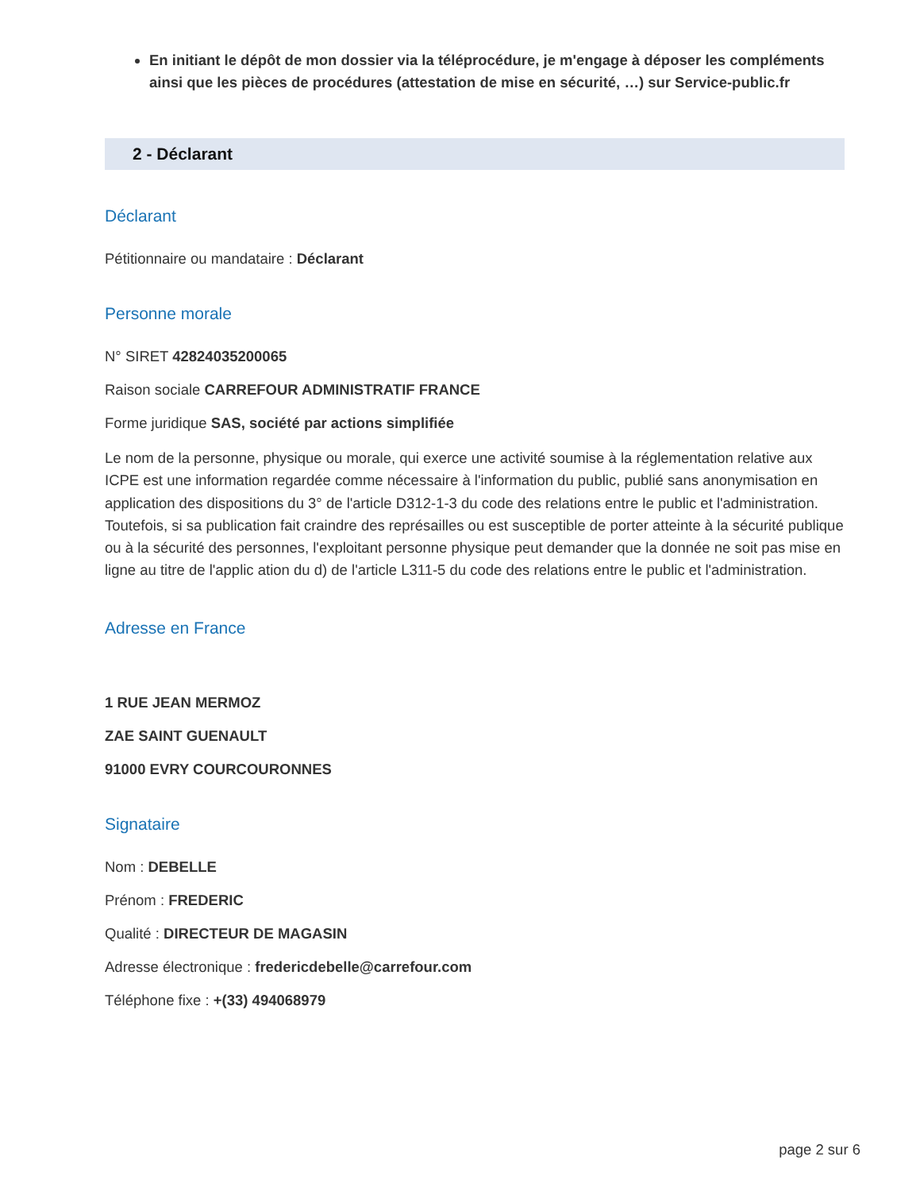En initiant le dépôt de mon dossier via la téléprocédure, je m'engage à déposer les compléments ainsi que les pièces de procédures (attestation de mise en sécurité, …) sur Service-public.fr
2 - Déclarant
Déclarant
Pétitionnaire ou mandataire : Déclarant
Personne morale
N° SIRET 42824035200065
Raison sociale CARREFOUR ADMINISTRATIF FRANCE
Forme juridique SAS, société par actions simplifiée
Le nom de la personne, physique ou morale, qui exerce une activité soumise à la réglementation relative aux ICPE est une information regardée comme nécessaire à l'information du public, publié sans anonymisation en application des dispositions du 3° de l'article D312-1-3 du code des relations entre le public et l'administration.
Toutefois, si sa publication fait craindre des représailles ou est susceptible de porter atteinte à la sécurité publique ou à la sécurité des personnes, l'exploitant personne physique peut demander que la donnée ne soit pas mise en ligne au titre de l'applic ation du d) de l'article L311-5 du code des relations entre le public et l'administration.
Adresse en France
1 RUE JEAN MERMOZ
ZAE SAINT GUENAULT
91000 EVRY COURCOURONNES
Signataire
Nom : DEBELLE
Prénom : FREDERIC
Qualité : DIRECTEUR DE MAGASIN
Adresse électronique : fredericdebelle@carrefour.com
Téléphone fixe : +(33) 494068979
page 2 sur 6